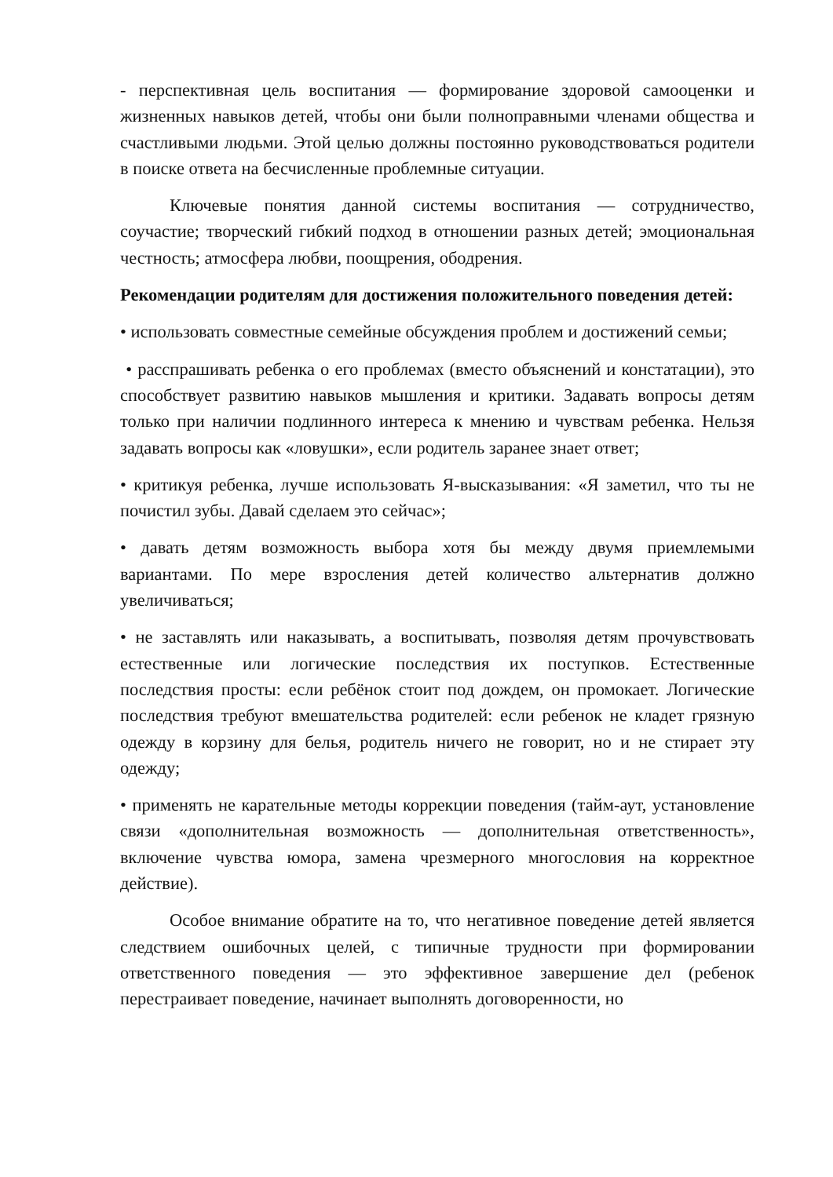- перспективная цель воспитания — формирование здоровой самооценки и жизненных навыков детей, чтобы они были полноправными членами общества и счастливыми людьми. Этой целью должны постоянно руководствоваться родители в поиске ответа на бесчисленные проблемные ситуации.
Ключевые понятия данной системы воспитания — сотрудничество, соучастие; творческий гибкий подход в отношении разных детей; эмоциональная честность; атмосфера любви, поощрения, ободрения.
Рекомендации родителям для достижения положительного поведения детей:
• использовать совместные семейные обсуждения проблем и достижений семьи;
• расспрашивать ребенка о его проблемах (вместо объяснений и констатации), это способствует развитию навыков мышления и критики. Задавать вопросы детям только при наличии подлинного интереса к мнению и чувствам ребенка. Нельзя задавать вопросы как «ловушки», если родитель заранее знает ответ;
• критикуя ребенка, лучше использовать Я-высказывания: «Я заметил, что ты не почистил зубы. Давай сделаем это сейчас»;
• давать детям возможность выбора хотя бы между двумя приемлемыми вариантами. По мере взросления детей количество альтернатив должно увеличиваться;
• не заставлять или наказывать, а воспитывать, позволяя детям прочувствовать естественные или логические последствия их поступков. Естественные последствия просты: если ребёнок стоит под дождем, он промокает. Логические последствия требуют вмешательства родителей: если ребенок не кладет грязную одежду в корзину для белья, родитель ничего не говорит, но и не стирает эту одежду;
• применять не карательные методы коррекции поведения (тайм-аут, установление связи «дополнительная возможность — дополнительная ответственность», включение чувства юмора, замена чрезмерного многословия на корректное действие).
Особое внимание обратите на то, что негативное поведение детей является следствием ошибочных целей, с типичные трудности при формировании ответственного поведения — это эффективное завершение дел (ребенок перестраивает поведение, начинает выполнять договоренности, но